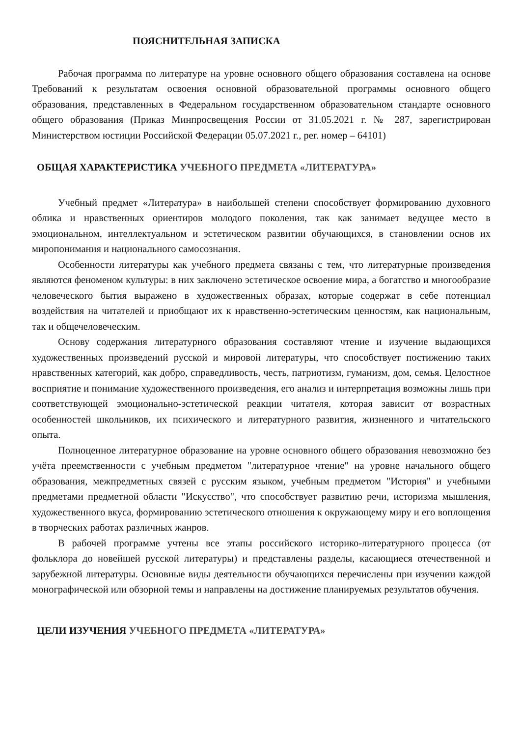ПОЯСНИТЕЛЬНАЯ ЗАПИСКА
Рабочая программа по литературе на уровне основного общего образования составлена на основе Требований к результатам освоения основной образовательной программы основного общего образования, представленных в Федеральном государственном образовательном стандарте основного общего образования (Приказ Минпросвещения России от 31.05.2021 г. № 287, зарегистрирован Министерством юстиции Российской Федерации 05.07.2021 г., рег. номер – 64101)
ОБЩАЯ ХАРАКТЕРИСТИКА УЧЕБНОГО ПРЕДМЕТА «ЛИТЕРАТУРА»
Учебный предмет «Литература» в наибольшей степени способствует формированию духовного облика и нравственных ориентиров молодого поколения, так как занимает ведущее место в эмоциональном, интеллектуальном и эстетическом развитии обучающихся, в становлении основ их миропонимания и национального самосознания.
Особенности литературы как учебного предмета связаны с тем, что литературные произведения являются феноменом культуры: в них заключено эстетическое освоение мира, а богатство и многообразие человеческого бытия выражено в художественных образах, которые содержат в себе потенциал воздействия на читателей и приобщают их к нравственно-эстетическим ценностям, как национальным, так и общечеловеческим.
Основу содержания литературного образования составляют чтение и изучение выдающихся художественных произведений русской и мировой литературы, что способствует постижению таких нравственных категорий, как добро, справедливость, честь, патриотизм, гуманизм, дом, семья. Целостное восприятие и понимание художественного произведения, его анализ и интерпретация возможны лишь при соответствующей эмоционально-эстетической реакции читателя, которая зависит от возрастных особенностей школьников, их психического и литературного развития, жизненного и читательского опыта.
Полноценное литературное образование на уровне основного общего образования невозможно без учёта преемственности с учебным предметом "литературное чтение" на уровне начального общего образования, межпредметных связей с русским языком, учебным предметом "История" и учебными предметами предметной области "Искусство", что способствует развитию речи, историзма мышления, художественного вкуса, формированию эстетического отношения к окружающему миру и его воплощения в творческих работах различных жанров.
В рабочей программе учтены все этапы российского историко-литературного процесса (от фольклора до новейшей русской литературы) и представлены разделы, касающиеся отечественной и зарубежной литературы. Основные виды деятельности обучающихся перечислены при изучении каждой монографической или обзорной темы и направлены на достижение планируемых результатов обучения.
ЦЕЛИ ИЗУЧЕНИЯ УЧЕБНОГО ПРЕДМЕТА «ЛИТЕРАТУРА»